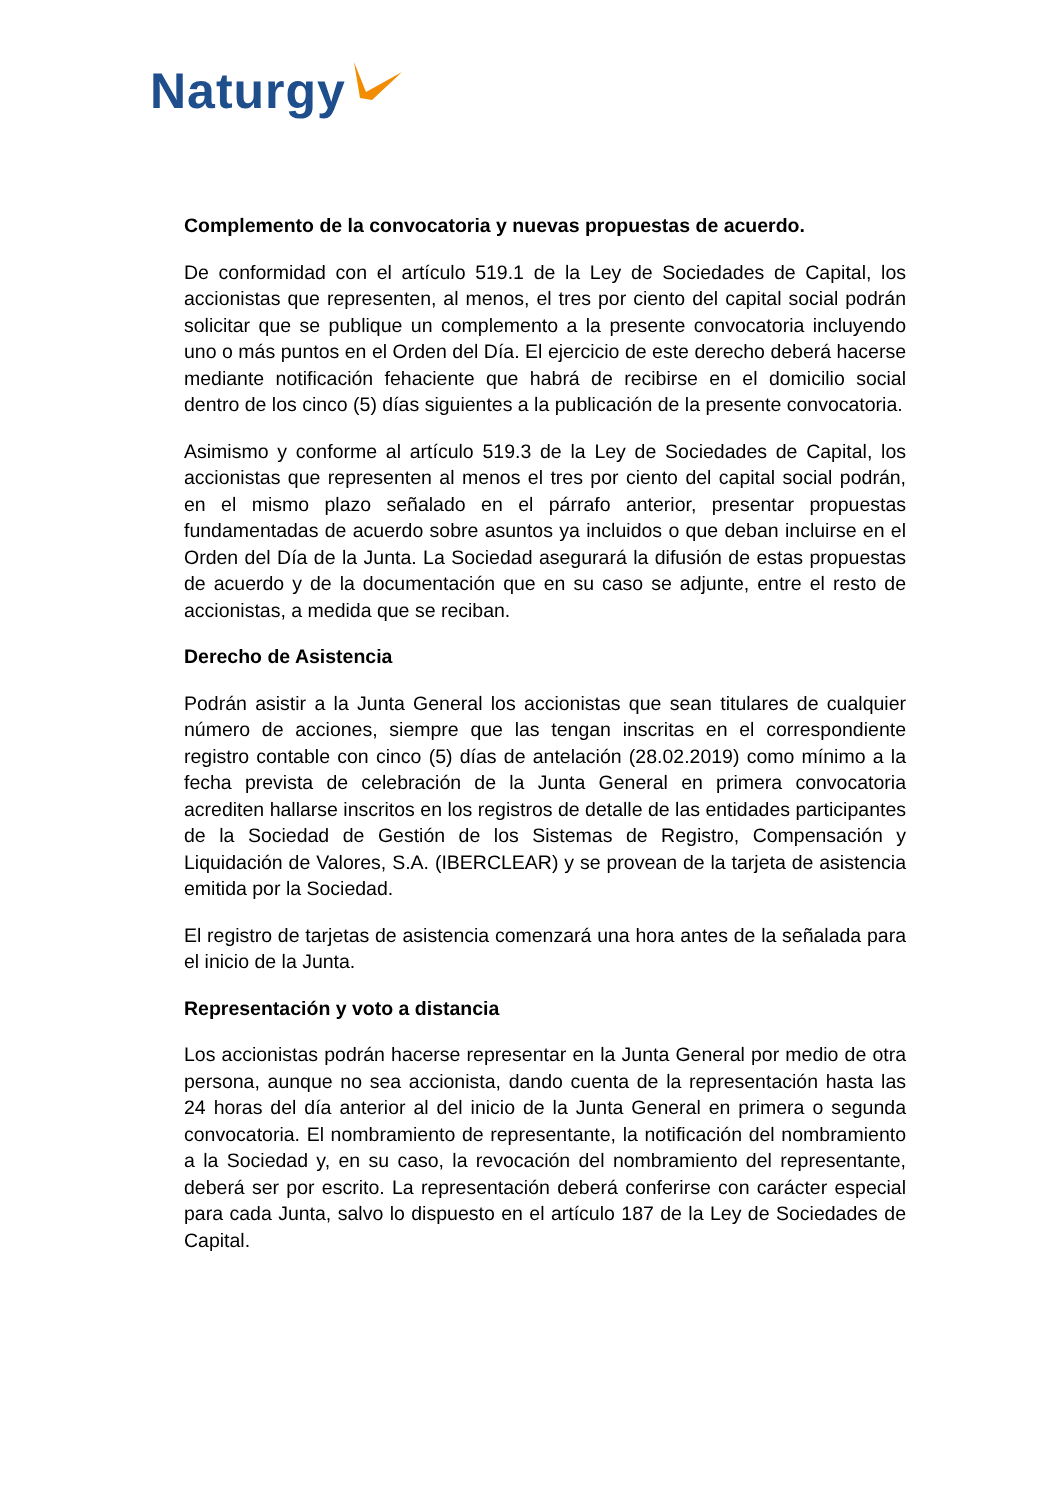Naturgy
Complemento de la convocatoria y nuevas propuestas de acuerdo.
De conformidad con el artículo 519.1 de la Ley de Sociedades de Capital, los accionistas que representen, al menos, el tres por ciento del capital social podrán solicitar que se publique un complemento a la presente convocatoria incluyendo uno o más puntos en el Orden del Día. El ejercicio de este derecho deberá hacerse mediante notificación fehaciente que habrá de recibirse en el domicilio social dentro de los cinco (5) días siguientes a la publicación de la presente convocatoria.
Asimismo y conforme al artículo 519.3 de la Ley de Sociedades de Capital, los accionistas que representen al menos el tres por ciento del capital social podrán, en el mismo plazo señalado en el párrafo anterior, presentar propuestas fundamentadas de acuerdo sobre asuntos ya incluidos o que deban incluirse en el Orden del Día de la Junta. La Sociedad asegurará la difusión de estas propuestas de acuerdo y de la documentación que en su caso se adjunte, entre el resto de accionistas, a medida que se reciban.
Derecho de Asistencia
Podrán asistir a la Junta General los accionistas que sean titulares de cualquier número de acciones, siempre que las tengan inscritas en el correspondiente registro contable con cinco (5) días de antelación (28.02.2019) como mínimo a la fecha prevista de celebración de la Junta General en primera convocatoria acrediten hallarse inscritos en los registros de detalle de las entidades participantes de la Sociedad de Gestión de los Sistemas de Registro, Compensación y Liquidación de Valores, S.A. (IBERCLEAR) y se provean de la tarjeta de asistencia emitida por la Sociedad.
El registro de tarjetas de asistencia comenzará una hora antes de la señalada para el inicio de la Junta.
Representación y voto a distancia
Los accionistas podrán hacerse representar en la Junta General por medio de otra persona, aunque no sea accionista, dando cuenta de la representación hasta las 24 horas del día anterior al del inicio de la Junta General en primera o segunda convocatoria. El nombramiento de representante, la notificación del nombramiento a la Sociedad y, en su caso, la revocación del nombramiento del representante, deberá ser por escrito. La representación deberá conferirse con carácter especial para cada Junta, salvo lo dispuesto en el artículo 187 de la Ley de Sociedades de Capital.